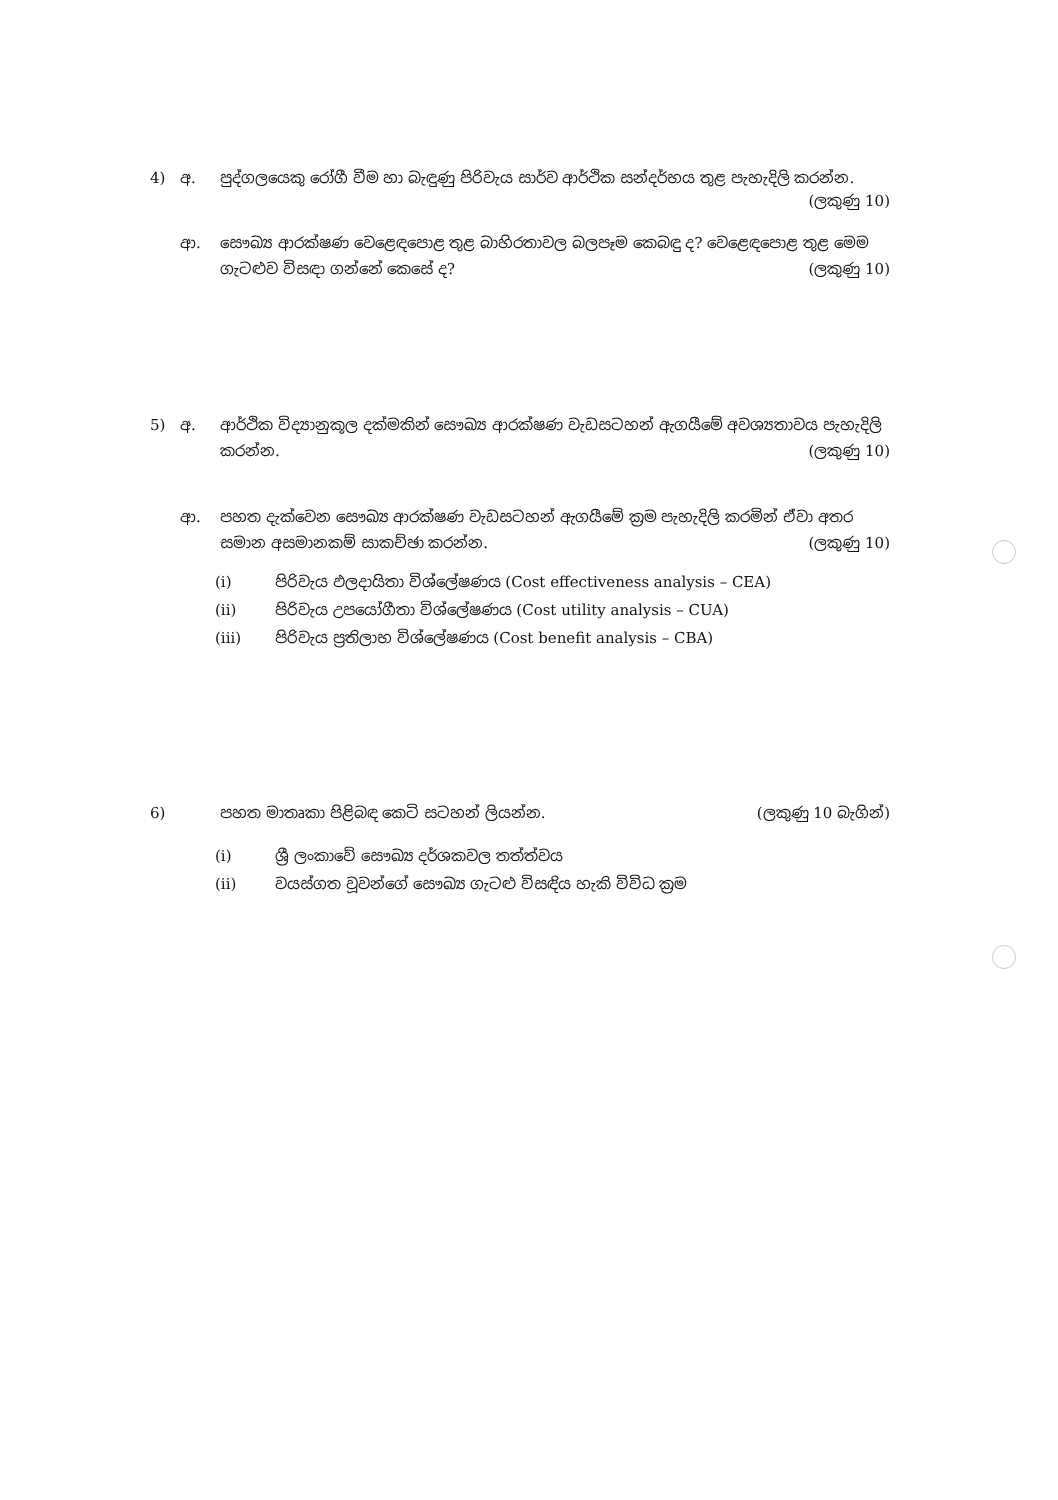4) අ. පුද්ගලයෙකු රෝගී වීම හා බැඳුණු පිරිවැය සාර්ව ආර්ථික සන්දර්භය තුළ පැහැදිලි කරන්න.
(ලකුණු 10)
ආ. සෞඛ්‍ය ආරක්ෂණ වෙළෙඳපොළ තුළ බාහිරතාවල බලපෑම කෙබඳු ද? වෙළෙඳපොළ තුළ මෙම ගැටළුව විසඳා ගන්නේ කෙසේ ද? (ලකුණු 10)
5) අ. ආර්ථික විද්‍යානුකූල දක්මකින් සෞඛ්‍ය ආරක්ෂණ වැඩසටහන් ඇගයීමේ අවශ්‍යතාවය පැහැදිලි කරන්න. (ලකුණු 10)
ආ. පහත දැක්වෙන සෞඛ්‍ය ආරක්ෂණ වැඩසටහන් ඇගයීමේ ක්‍රම පැහැදිලි කරමින් ඒවා අතර සමාන අසමානකම් සාකච්ඡා කරන්න. (ලකුණු 10)
(i) පිරිවැය ඵලදායිතා විශ්ලේෂණය (Cost effectiveness analysis – CEA)
(ii) පිරිවැය උපයෝගීතා විශ්ලේෂණය (Cost utility analysis – CUA)
(iii) පිරිවැය ප්‍රතිලාභ විශ්ලේෂණය (Cost benefit analysis – CBA)
6) පහත මාතෘකා පිළිබඳ කෙටි සටහන් ලියන්න. (ලකුණු 10 බැගින්)
(i) ශ්‍රී ලංකාවේ සෞඛ්‍ය දර්ශකවල තත්ත්වය
(ii) වයස්ගත වූවන්ගේ සෞඛ්‍ය ගැටළු විසඳිය හැකි විවිධ ක්‍රම